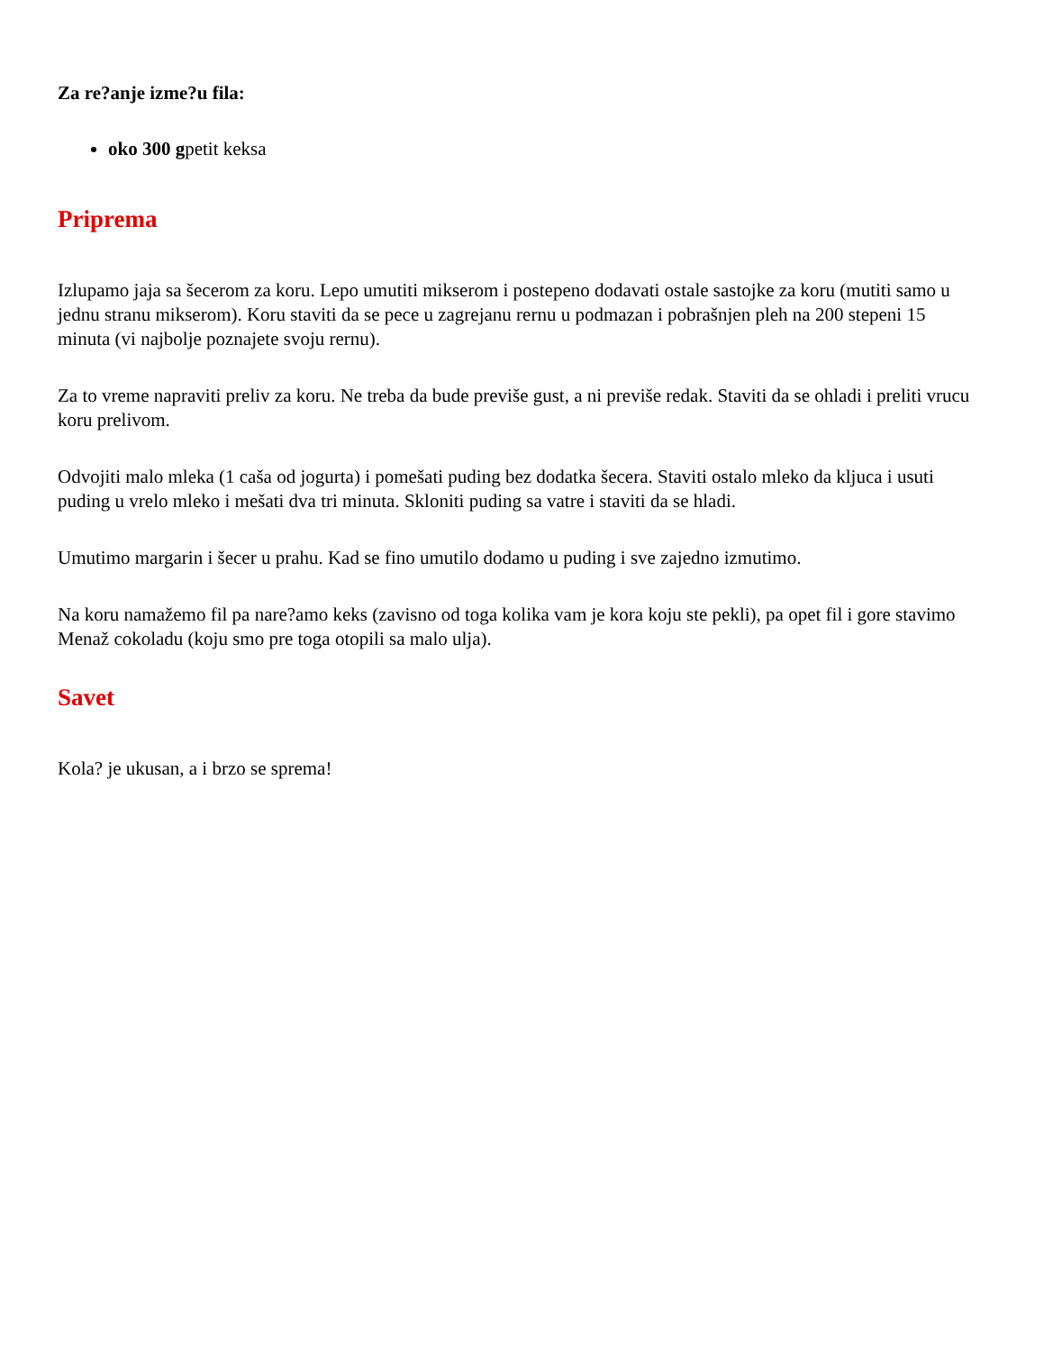Za re?anje izme?u fila:
oko 300 gpetit keksa
Priprema
Izlupamo jaja sa šecerom za koru. Lepo umutiti mikserom i postepeno dodavati ostale sastojke za koru (mutiti samo u jednu stranu mikserom). Koru staviti da se pece u zagrejanu rernu u podmazan i pobrašnjen pleh na 200 stepeni 15 minuta (vi najbolje poznajete svoju rernu).
Za to vreme napraviti preliv za koru. Ne treba da bude previše gust, a ni previše redak. Staviti da se ohladi i preliti vrucu koru prelivom.
Odvojiti malo mleka (1 caša od jogurta) i pomešati puding bez dodatka šecera. Staviti ostalo mleko da kljuca i usuti puding u vrelo mleko i mešati dva tri minuta. Skloniti puding sa vatre i staviti da se hladi.
Umutimo margarin i šecer u prahu. Kad se fino umutilo dodamo u puding i sve zajedno izmutimo.
Na koru namažemo fil pa nare?amo keks (zavisno od toga kolika vam je kora koju ste pekli), pa opet fil i gore stavimo Menaž cokoladu (koju smo pre toga otopili sa malo ulja).
Savet
Kola? je ukusan, a i brzo se sprema!